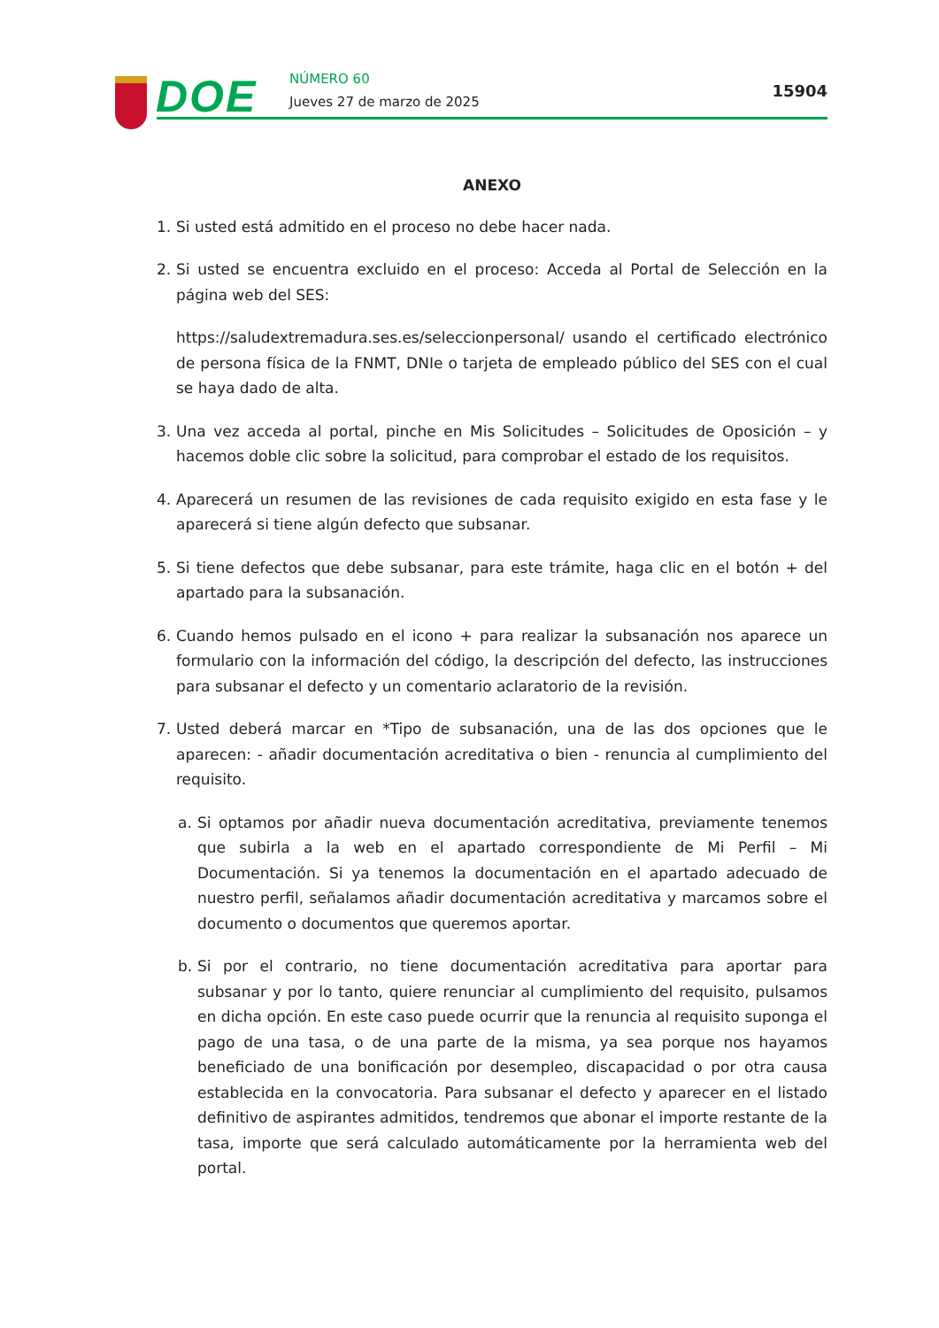DOE NÚMERO 60
Jueves 27 de marzo de 2025
15904
ANEXO
1. Si usted está admitido en el proceso no debe hacer nada.
2. Si usted se encuentra excluido en el proceso: Acceda al Portal de Selección en la página web del SES:
https://saludextremadura.ses.es/seleccionpersonal/ usando el certificado electrónico de persona física de la FNMT, DNIe o tarjeta de empleado público del SES con el cual se haya dado de alta.
3. Una vez acceda al portal, pinche en Mis Solicitudes – Solicitudes de Oposición – y hacemos doble clic sobre la solicitud, para comprobar el estado de los requisitos.
4. Aparecerá un resumen de las revisiones de cada requisito exigido en esta fase y le aparecerá si tiene algún defecto que subsanar.
5. Si tiene defectos que debe subsanar, para este trámite, haga clic en el botón + del apartado para la subsanación.
6. Cuando hemos pulsado en el icono + para realizar la subsanación nos aparece un formulario con la información del código, la descripción del defecto, las instrucciones para subsanar el defecto y un comentario aclaratorio de la revisión.
7. Usted deberá marcar en *Tipo de subsanación, una de las dos opciones que le aparecen: - añadir documentación acreditativa o bien - renuncia al cumplimiento del requisito.
a. Si optamos por añadir nueva documentación acreditativa, previamente tenemos que subirla a la web en el apartado correspondiente de Mi Perfil – Mi Documentación. Si ya tenemos la documentación en el apartado adecuado de nuestro perfil, señalamos añadir documentación acreditativa y marcamos sobre el documento o documentos que queremos aportar.
b. Si por el contrario, no tiene documentación acreditativa para aportar para subsanar y por lo tanto, quiere renunciar al cumplimiento del requisito, pulsamos en dicha opción. En este caso puede ocurrir que la renuncia al requisito suponga el pago de una tasa, o de una parte de la misma, ya sea porque nos hayamos beneficiado de una bonificación por desempleo, discapacidad o por otra causa establecida en la convocatoria. Para subsanar el defecto y aparecer en el listado definitivo de aspirantes admitidos, tendremos que abonar el importe restante de la tasa, importe que será calculado automáticamente por la herramienta web del portal.